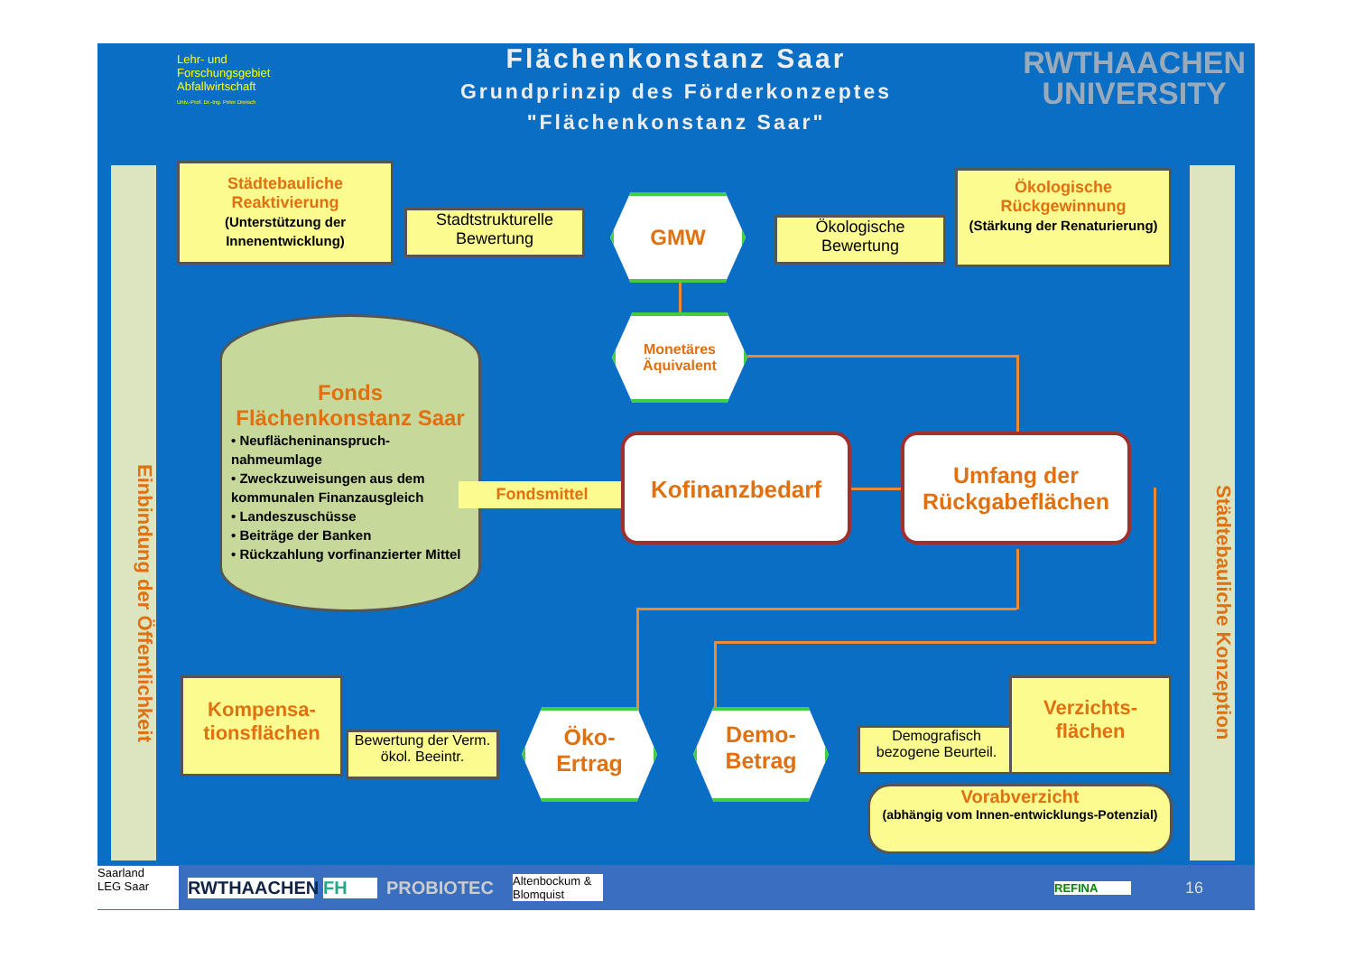Lehr- und Forschungsgebiet Abfallwirtschaft
Univ.-Prof. Dr.-Ing. Peter Dreisch
Flächenkonstanz Saar
Grundprinzip des Förderkonzeptes
"Flächenkonstanz Saar"
RWTHAACHEN
UNIVERSITY
Einbindung der Öffentlichkeit
Städtebauliche Konzeption
Städtebauliche Reaktivierung
(Unterstützung der Innenentwicklung)
Stadtstrukturelle Bewertung
GMW
Ökologische Bewertung
Ökologische Rückgewinnung
(Stärkung der Renaturierung)
Monetäres Äquivalent
Fonds
Flächenkonstanz Saar
• Neuflächeninanspruch-nahmeumlage
• Zweckzuweisungen aus dem kommunalen Finanzausgleich
• Landeszuschüsse
• Beiträge der Banken
• Rückzahlung vorfinanzierter Mittel
Fondsmittel
Kofinanzbedarf
Umfang der Rückgabeflächen
Kompensa-tionsflächen
Bewertung der Verm. ökol. Beeintr.
Öko-
Ertrag
Demo-
Betrag
Demografisch bezogene Beurteil.
Verzichts-flächen
Vorabverzicht
(abhängig vom Innen-entwicklungs-Potenzial)
Saarland
LEG Saar RWTHAACHEN FH PROBIOTEC Altenbockum & Blomquist REFINA 16